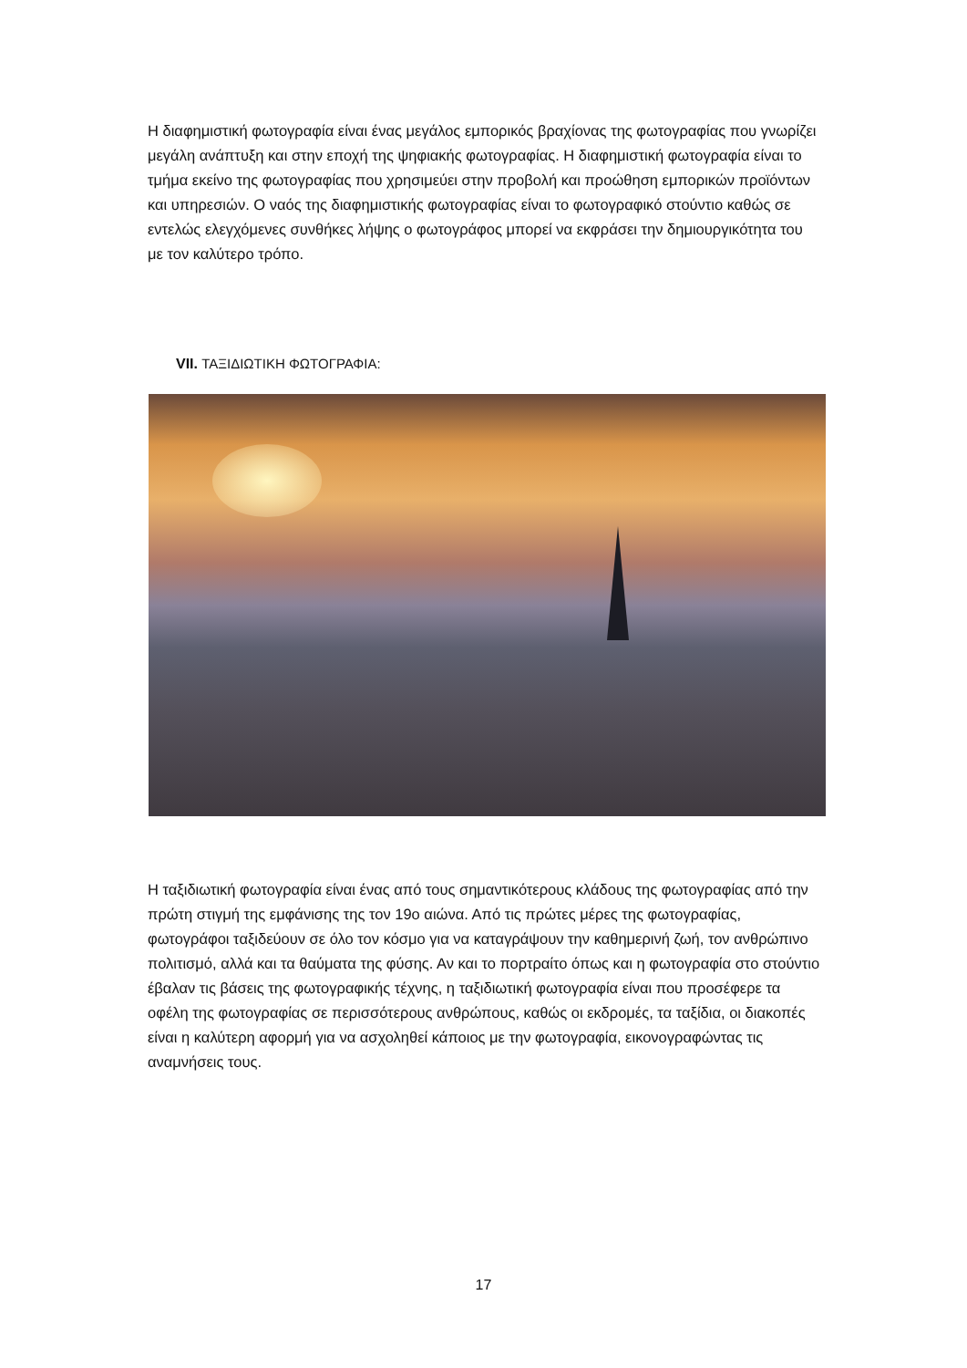Η διαφημιστική φωτογραφία είναι ένας μεγάλος εμπορικός βραχίονας της φωτογραφίας που γνωρίζει μεγάλη ανάπτυξη και στην εποχή της ψηφιακής φωτογραφίας. Η διαφημιστική φωτογραφία είναι το τμήμα εκείνο της φωτογραφίας που χρησιμεύει στην προβολή και προώθηση εμπορικών προϊόντων και υπηρεσιών. Ο ναός της διαφημιστικής φωτογραφίας είναι το φωτογραφικό στούντιο καθώς σε εντελώς ελεγχόμενες συνθήκες λήψης ο φωτογράφος μπορεί να εκφράσει την δημιουργικότητα του με τον καλύτερο τρόπο.
VII. ΤΑΞΙΔΙΩΤΙΚΗ ΦΩΤΟΓΡΑΦΙΑ:
Η ταξιδιωτική φωτογραφία είναι ένας από τους σημαντικότερους κλάδους της φωτογραφίας από την πρώτη στιγμή της εμφάνισης της τον 19ο αιώνα. Από τις πρώτες μέρες της φωτογραφίας, φωτογράφοι ταξιδεύουν σε όλο τον κόσμο για να καταγράψουν την καθημερινή ζωή, τον ανθρώπινο πολιτισμό, αλλά και τα θαύματα της φύσης. Αν και το πορτραίτο όπως και η φωτογραφία στο στούντιο έβαλαν τις βάσεις της φωτογραφικής τέχνης, η ταξιδιωτική φωτογραφία είναι που προσέφερε τα οφέλη της φωτογραφίας σε περισσότερους ανθρώπους, καθώς οι εκδρομές, τα ταξίδια, οι διακοπές είναι η καλύτερη αφορμή για να ασχοληθεί κάποιος με την φωτογραφία, εικονογραφώντας τις αναμνήσεις τους.
17